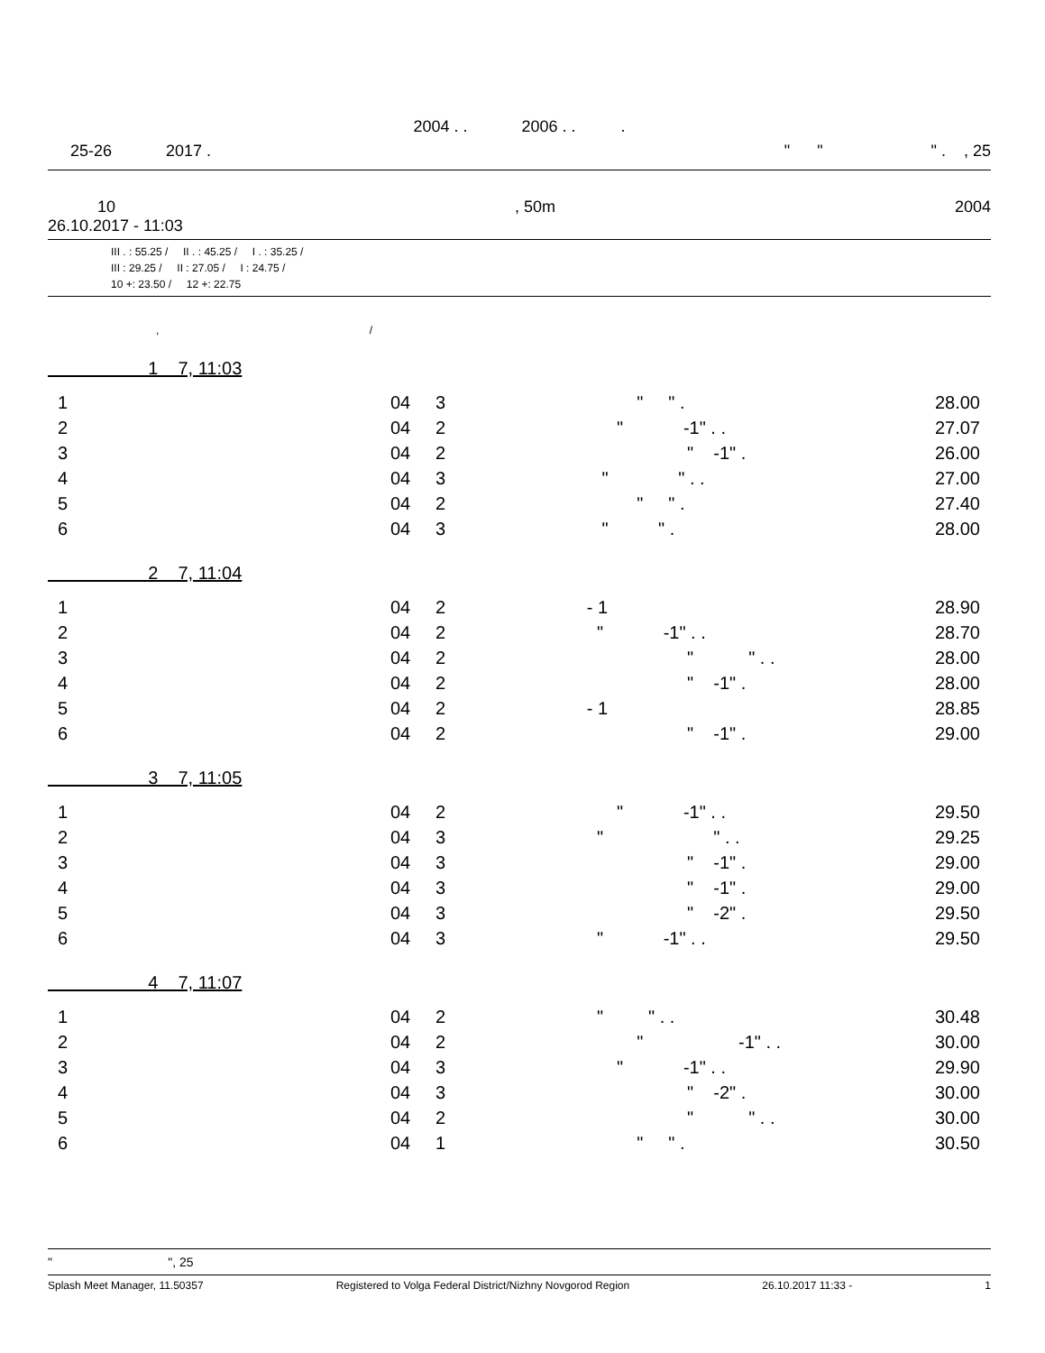2004 . . 2006 . . .
25-26 2017 . " " " . , 25
10, 50m 2004
26.10.2017 - 11:03
III . : 55.25 / II . : 45.25 / I . : 35.25 /
III : 29.25 / II : 27.05 / I : 24.75 /
10 +: 23.50 / 12 +: 22.75
, /
1 7, 11:03
| 1 | 04 | 3 | " " . | 28.00 |
| 2 | 04 | 2 | " -1" . . | 27.07 |
| 3 | 04 | 2 | " -1" . | 26.00 |
| 4 | 04 | 3 | " " . . | 27.00 |
| 5 | 04 | 2 | " " . | 27.40 |
| 6 | 04 | 3 | " " . | 28.00 |
2 7, 11:04
| 1 | 04 | 2 | - 1 | 28.90 |
| 2 | 04 | 2 | " -1" . . | 28.70 |
| 3 | 04 | 2 | " " . . | 28.00 |
| 4 | 04 | 2 | " -1" . | 28.00 |
| 5 | 04 | 2 | - 1 | 28.85 |
| 6 | 04 | 2 | " -1" . | 29.00 |
3 7, 11:05
| 1 | 04 | 2 | " -1" . . | 29.50 |
| 2 | 04 | 3 | " " . . | 29.25 |
| 3 | 04 | 3 | " -1" . | 29.00 |
| 4 | 04 | 3 | " -1" . | 29.00 |
| 5 | 04 | 3 | " -2" . | 29.50 |
| 6 | 04 | 3 | " -1" . . | 29.50 |
4 7, 11:07
| 1 | 04 | 2 | " " . . | 30.48 |
| 2 | 04 | 2 | " -1" . . | 30.00 |
| 3 | 04 | 3 | " -1" . . | 29.90 |
| 4 | 04 | 3 | " -2" . | 30.00 |
| 5 | 04 | 2 | " " . . | 30.00 |
| 6 | 04 | 1 | " " . | 30.50 |
" ", 25
Splash Meet Manager, 11.50357 Registered to Volga Federal District/Nizhny Novgorod Region 26.10.2017 11:33 - 1